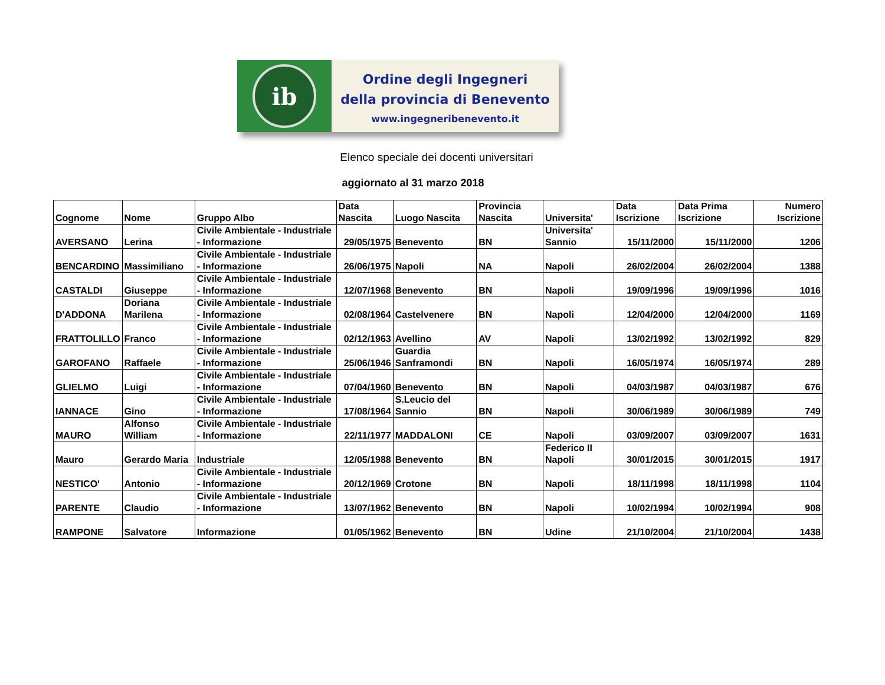ib
Ordine degli Ingegneri
della provincia di Benevento
www.ingegneribenevento.it
Elenco speciale dei docenti universitari
aggiornato al 31 marzo 2018
| Cognome | Nome | Gruppo Albo | Data Nascita | Luogo Nascita | Provincia Nascita | Universita' | Data Iscrizione | Data Prima Iscrizione | Numero Iscrizione |
| --- | --- | --- | --- | --- | --- | --- | --- | --- | --- |
| AVERSANO | Lerina | Civile Ambientale - Industriale - Informazione | 29/05/1975 | Benevento | BN | Universita' Sannio | 15/11/2000 | 15/11/2000 | 1206 |
| BENCARDINO | Massimiliano | Civile Ambientale - Industriale - Informazione | 26/06/1975 | Napoli | NA | Napoli | 26/02/2004 | 26/02/2004 | 1388 |
| CASTALDI | Giuseppe | Civile Ambientale - Industriale - Informazione | 12/07/1968 | Benevento | BN | Napoli | 19/09/1996 | 19/09/1996 | 1016 |
| D'ADDONA | Doriana Marilena | Civile Ambientale - Industriale - Informazione | 02/08/1964 | Castelvenere | BN | Napoli | 12/04/2000 | 12/04/2000 | 1169 |
| FRATTOLILLO | Franco | Civile Ambientale - Industriale - Informazione | 02/12/1963 | Avellino | AV | Napoli | 13/02/1992 | 13/02/1992 | 829 |
| GAROFANO | Raffaele | Civile Ambientale - Industriale - Informazione | 25/06/1946 | Guardia Sanframondi | BN | Napoli | 16/05/1974 | 16/05/1974 | 289 |
| GLIELMO | Luigi | Civile Ambientale - Industriale - Informazione | 07/04/1960 | Benevento | BN | Napoli | 04/03/1987 | 04/03/1987 | 676 |
| IANNACE | Gino | Civile Ambientale - Industriale - Informazione | 17/08/1964 | S.Leucio del Sannio | BN | Napoli | 30/06/1989 | 30/06/1989 | 749 |
| MAURO | Alfonso William | Civile Ambientale - Industriale - Informazione | 22/11/1977 | MADDALONI | CE | Napoli | 03/09/2007 | 03/09/2007 | 1631 |
| Mauro | Gerardo Maria | Industriale | 12/05/1988 | Benevento | BN | Federico II Napoli | 30/01/2015 | 30/01/2015 | 1917 |
| NESTICO' | Antonio | Civile Ambientale - Industriale - Informazione | 20/12/1969 | Crotone | BN | Napoli | 18/11/1998 | 18/11/1998 | 1104 |
| PARENTE | Claudio | Civile Ambientale - Industriale - Informazione | 13/07/1962 | Benevento | BN | Napoli | 10/02/1994 | 10/02/1994 | 908 |
| RAMPONE | Salvatore | Informazione | 01/05/1962 | Benevento | BN | Udine | 21/10/2004 | 21/10/2004 | 1438 |